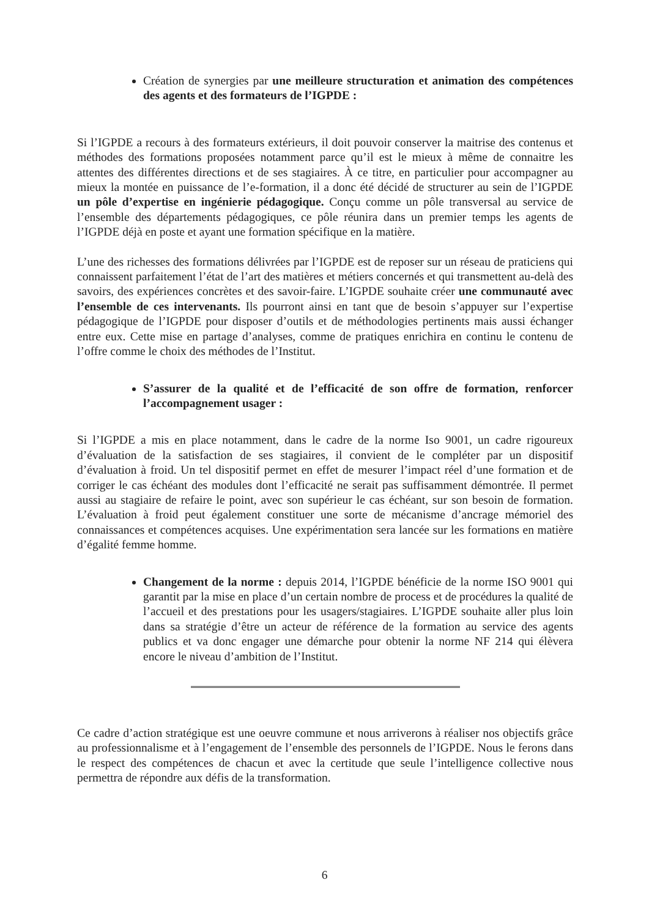Création de synergies par une meilleure structuration et animation des compétences des agents et des formateurs de l’IGPDE :
Si l’IGPDE a recours à des formateurs extérieurs, il doit pouvoir conserver la maitrise des contenus et méthodes des formations proposées notamment parce qu’il est le mieux à même de connaitre les attentes des différentes directions et de ses stagiaires. À ce titre, en particulier pour accompagner au mieux la montée en puissance de l’e-formation, il a donc été décidé de structurer au sein de l’IGPDE un pôle d’expertise en ingénierie pédagogique. Conçu comme un pôle transversal au service de l’ensemble des départements pédagogiques, ce pôle réunira dans un premier temps les agents de l’IGPDE déjà en poste et ayant une formation spécifique en la matière.
L’une des richesses des formations délivrées par l’IGPDE est de reposer sur un réseau de praticiens qui connaissent parfaitement l’état de l’art des matières et métiers concernés et qui transmettent au-delà des savoirs, des expériences concrètes et des savoir-faire. L’IGPDE souhaite créer une communauté avec l’ensemble de ces intervenants. Ils pourront ainsi en tant que de besoin s’appuyer sur l’expertise pédagogique de l’IGPDE pour disposer d’outils et de méthodologies pertinents mais aussi échanger entre eux. Cette mise en partage d’analyses, comme de pratiques enrichira en continu le contenu de l’offre comme le choix des méthodes de l’Institut.
S’assurer de la qualité et de l’efficacité de son offre de formation, renforcer l’accompagnement usager :
Si l’IGPDE a mis en place notamment, dans le cadre de la norme Iso 9001, un cadre rigoureux d’évaluation de la satisfaction de ses stagiaires, il convient de le compléter par un dispositif d’évaluation à froid. Un tel dispositif permet en effet de mesurer l’impact réel d’une formation et de corriger le cas échéant des modules dont l’efficacité ne serait pas suffisamment démontrée. Il permet aussi au stagiaire de refaire le point, avec son supérieur le cas échéant, sur son besoin de formation. L’évaluation à froid peut également constituer une sorte de mécanisme d’ancrage mémoriel des connaissances et compétences acquises. Une expérimentation sera lancée sur les formations en matière d’égalité femme homme.
Changement de la norme : depuis 2014, l’IGPDE bénéficie de la norme ISO 9001 qui garantit par la mise en place d’un certain nombre de process et de procédures la qualité de l’accueil et des prestations pour les usagers/stagiaires. L’IGPDE souhaite aller plus loin dans sa stratégie d’être un acteur de référence de la formation au service des agents publics et va donc engager une démarche pour obtenir la norme NF 214 qui élèvera encore le niveau d’ambition de l’Institut.
Ce cadre d’action stratégique est une oeuvre commune et nous arriverons à réaliser nos objectifs grâce au professionnalisme et à l’engagement de l’ensemble des personnels de l’IGPDE. Nous le ferons dans le respect des compétences de chacun et avec la certitude que seule l’intelligence collective nous permettra de répondre aux défis de la transformation.
6